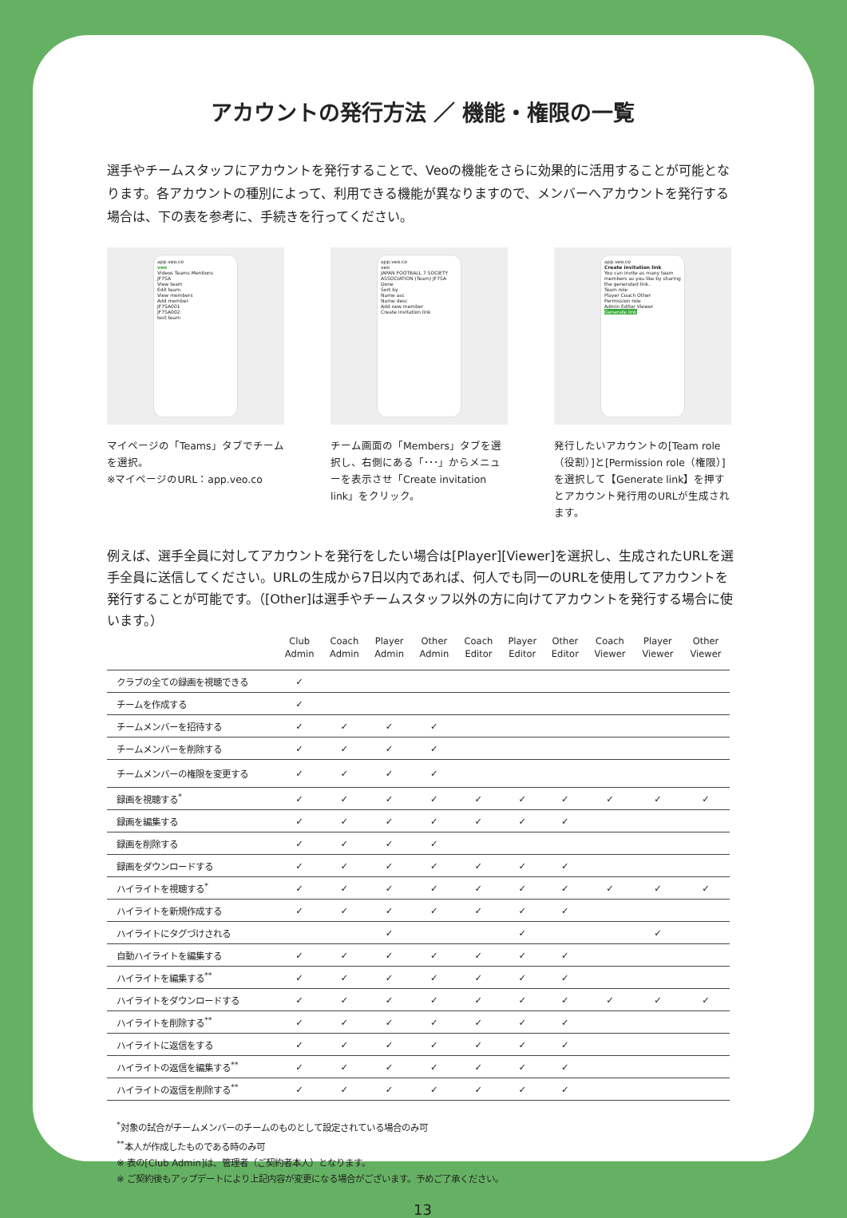アカウントの発行方法 ／ 機能・権限の一覧
選手やチームスタッフにアカウントを発行することで、Veoの機能をさらに効果的に活用することが可能となります。各アカウントの種別によって、利用できる機能が異なりますので、メンバーへアカウントを発行する場合は、下の表を参考に、手続きを行ってください。
app.veo.co
veo
Videos Teams Mentions
JF7SA
View team
Edit team
View members
Add member
JF7SA001
JF7SA002
test team
マイページの「Teams」タブでチームを選択。
※マイページのURL：app.veo.co
app.veo.co
veo
JAPAN FOOTBALL 7 SOCIETY ASSOCIATION (Team) JF7SA
Done
Sort by
Name asc
Name desc
Add new member
Create invitation link
チーム画面の「Members」タブを選択し、右側にある「･･･」からメニューを表示させ「Create invitation link」をクリック。
app.veo.co
Create invitation link
You can invite as many team members as you like by sharing the generated link.
Team role
Player Coach Other
Permission role
Admin Editor Viewer
Generate link
発行したいアカウントの[Team role（役割）]と[Permission role（権限）]を選択して【Generate link】を押すとアカウント発行用のURLが生成されます。
例えば、選手全員に対してアカウントを発行をしたい場合は[Player][Viewer]を選択し、生成されたURLを選手全員に送信してください。URLの生成から7日以内であれば、何人でも同一のURLを使用してアカウントを発行することが可能です。（[Other]は選手やチームスタッフ以外の方に向けてアカウントを発行する場合に使います。）
| | Club Admin | Coach Admin | Player Admin | Other Admin | Coach Editor | Player Editor | Other Editor | Coach Viewer | Player Viewer | Other Viewer |
| --- | --- | --- | --- | --- | --- | --- | --- | --- | --- | --- |
| クラブの全ての録画を視聴できる | ✓ | | | | | | | | | |
| チームを作成する | ✓ | | | | | | | | | |
| チームメンバーを招待する | ✓ | ✓ | ✓ | ✓ | | | | | | |
| チームメンバーを削除する | ✓ | ✓ | ✓ | ✓ | | | | | | |
| チームメンバーの権限を変更する | ✓ | ✓ | ✓ | ✓ | | | | | | |
| 録画を視聴する<sup>*</sup> | ✓ | ✓ | ✓ | ✓ | ✓ | ✓ | ✓ | ✓ | ✓ | ✓ |
| 録画を編集する | ✓ | ✓ | ✓ | ✓ | ✓ | ✓ | ✓ | | | |
| 録画を削除する | ✓ | ✓ | ✓ | ✓ | | | | | | |
| 録画をダウンロードする | ✓ | ✓ | ✓ | ✓ | ✓ | ✓ | ✓ | | | |
| ハイライトを視聴する<sup>*</sup> | ✓ | ✓ | ✓ | ✓ | ✓ | ✓ | ✓ | ✓ | ✓ | ✓ |
| ハイライトを新規作成する | ✓ | ✓ | ✓ | ✓ | ✓ | ✓ | ✓ | | | |
| ハイライトにタグづけされる | | | ✓ | | | ✓ | | | ✓ | |
| 自動ハイライトを編集する | ✓ | ✓ | ✓ | ✓ | ✓ | ✓ | ✓ | | | |
| ハイライトを編集する<sup>**</sup> | ✓ | ✓ | ✓ | ✓ | ✓ | ✓ | ✓ | | | |
| ハイライトをダウンロードする | ✓ | ✓ | ✓ | ✓ | ✓ | ✓ | ✓ | ✓ | ✓ | ✓ |
| ハイライトを削除する<sup>**</sup> | ✓ | ✓ | ✓ | ✓ | ✓ | ✓ | ✓ | | | |
| ハイライトに返信をする | ✓ | ✓ | ✓ | ✓ | ✓ | ✓ | ✓ | | | |
| ハイライトの返信を編集する<sup>**</sup> | ✓ | ✓ | ✓ | ✓ | ✓ | ✓ | ✓ | | | |
| ハイライトの返信を削除する<sup>**</sup> | ✓ | ✓ | ✓ | ✓ | ✓ | ✓ | ✓ | | | |
<sup>*</sup> 対象の試合がチームメンバーのチームのものとして設定されている場合のみ可
<sup>**</sup> 本人が作成したものである時のみ可
※ 表の[Club Admin]は、管理者（ご契約者本人）となります。
※ ご契約後もアップデートにより上記内容が変更になる場合がございます。予めご了承ください。
13